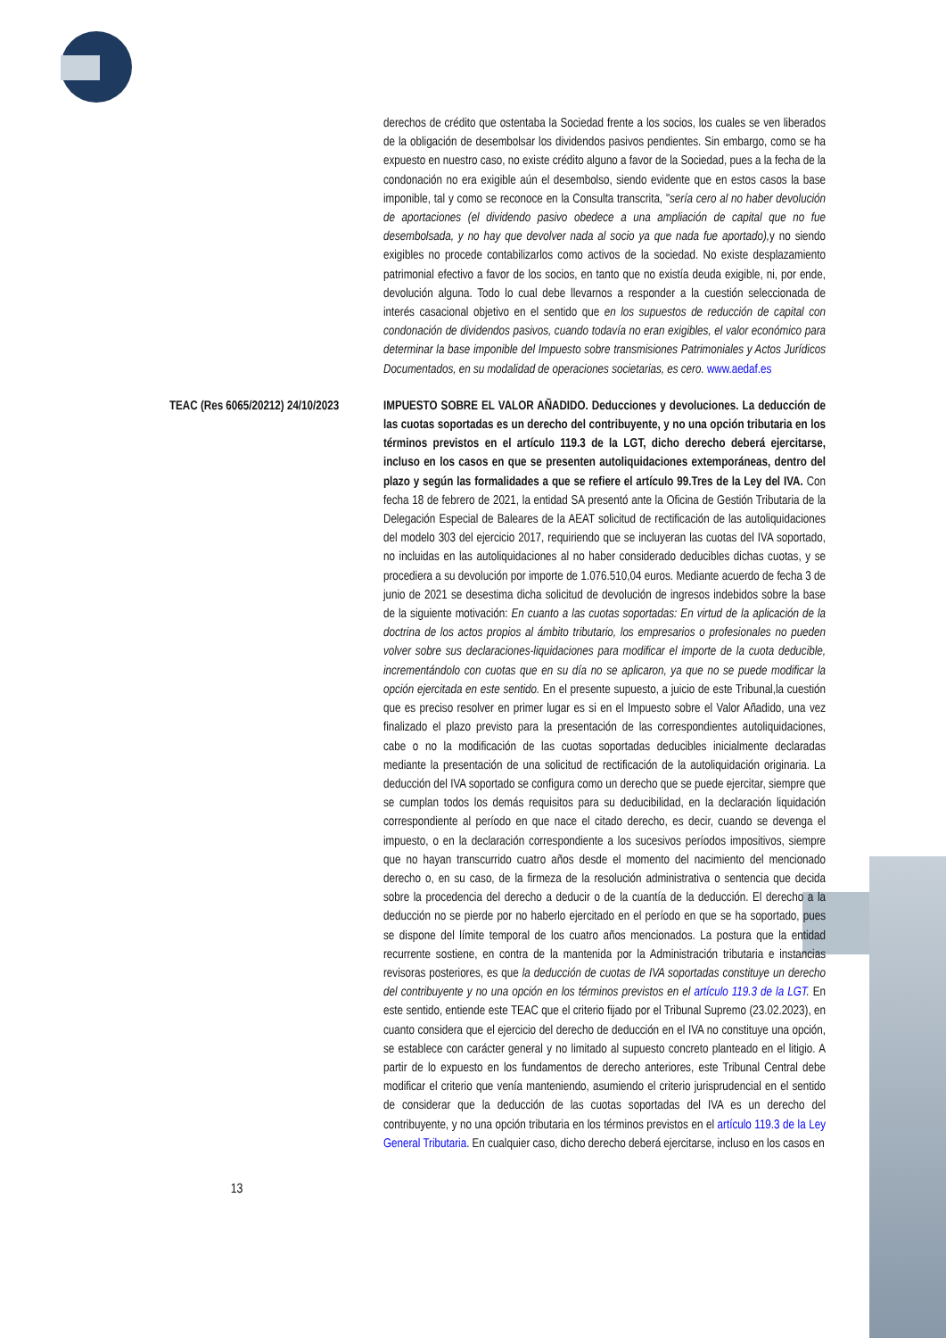derechos de crédito que ostentaba la Sociedad frente a los socios, los cuales se ven liberados de la obligación de desembolsar los dividendos pasivos pendientes. Sin embargo, como se ha expuesto en nuestro caso, no existe crédito alguno a favor de la Sociedad, pues a la fecha de la condonación no era exigible aún el desembolso, siendo evidente que en estos casos la base imponible, tal y como se reconoce en la Consulta transcrita, "sería cero al no haber devolución de aportaciones (el dividendo pasivo obedece a una ampliación de capital que no fue desembolsada, y no hay que devolver nada al socio ya que nada fue aportado), y no siendo exigibles no procede contabilizarlos como activos de la sociedad. No existe desplazamiento patrimonial efectivo a favor de los socios, en tanto que no existía deuda exigible, ni, por ende, devolución alguna. Todo lo cual debe llevarnos a responder a la cuestión seleccionada de interés casacional objetivo en el sentido que en los supuestos de reducción de capital con condonación de dividendos pasivos, cuando todavía no eran exigibles, el valor económico para determinar la base imponible del Impuesto sobre transmisiones Patrimoniales y Actos Jurídicos Documentados, en su modalidad de operaciones societarias, es cero. www.aedaf.es
TEAC (Res 6065/20212) 24/10/2023
IMPUESTO SOBRE EL VALOR AÑADIDO. Deducciones y devoluciones. La deducción de las cuotas soportadas es un derecho del contribuyente, y no una opción tributaria en los términos previstos en el artículo 119.3 de la LGT, dicho derecho deberá ejercitarse, incluso en los casos en que se presenten autoliquidaciones extemporáneas, dentro del plazo y según las formalidades a que se refiere el artículo 99.Tres de la Ley del IVA. Con fecha 18 de febrero de 2021, la entidad SA presentó ante la Oficina de Gestión Tributaria de la Delegación Especial de Baleares de la AEAT solicitud de rectificación de las autoliquidaciones del modelo 303 del ejercicio 2017, requiriendo que se incluyeran las cuotas del IVA soportado, no incluidas en las autoliquidaciones al no haber considerado deducibles dichas cuotas, y se procediera a su devolución por importe de 1.076.510,04 euros. Mediante acuerdo de fecha 3 de junio de 2021 se desestima dicha solicitud de devolución de ingresos indebidos sobre la base de la siguiente motivación: En cuanto a las cuotas soportadas: En virtud de la aplicación de la doctrina de los actos propios al ámbito tributario, los empresarios o profesionales no pueden volver sobre sus declaraciones-liquidaciones para modificar el importe de la cuota deducible, incrementándolo con cuotas que en su día no se aplicaron, ya que no se puede modificar la opción ejercitada en este sentido. En el presente supuesto, a juicio de este Tribunal,la cuestión que es preciso resolver en primer lugar es si en el Impuesto sobre el Valor Añadido, una vez finalizado el plazo previsto para la presentación de las correspondientes autoliquidaciones, cabe o no la modificación de las cuotas soportadas deducibles inicialmente declaradas mediante la presentación de una solicitud de rectificación de la autoliquidación originaria. La deducción del IVA soportado se configura como un derecho que se puede ejercitar, siempre que se cumplan todos los demás requisitos para su deducibilidad, en la declaración liquidación correspondiente al período en que nace el citado derecho, es decir, cuando se devenga el impuesto, o en la declaración correspondiente a los sucesivos períodos impositivos, siempre que no hayan transcurrido cuatro años desde el momento del nacimiento del mencionado derecho o, en su caso, de la firmeza de la resolución administrativa o sentencia que decida sobre la procedencia del derecho a deducir o de la cuantía de la deducción. El derecho a la deducción no se pierde por no haberlo ejercitado en el período en que se ha soportado, pues se dispone del límite temporal de los cuatro años mencionados. La postura que la entidad recurrente sostiene, en contra de la mantenida por la Administración tributaria e instancias revisoras posteriores, es que la deducción de cuotas de IVA soportadas constituye un derecho del contribuyente y no una opción en los términos previstos en el artículo 119.3 de la LGT. En este sentido, entiende este TEAC que el criterio fijado por el Tribunal Supremo (23.02.2023), en cuanto considera que el ejercicio del derecho de deducción en el IVA no constituye una opción, se establece con carácter general y no limitado al supuesto concreto planteado en el litigio. A partir de lo expuesto en los fundamentos de derecho anteriores, este Tribunal Central debe modificar el criterio que venía manteniendo, asumiendo el criterio jurisprudencial en el sentido de considerar que la deducción de las cuotas soportadas del IVA es un derecho del contribuyente, y no una opción tributaria en los términos previstos en el artículo 119.3 de la Ley General Tributaria. En cualquier caso, dicho derecho deberá ejercitarse, incluso en los casos en
13